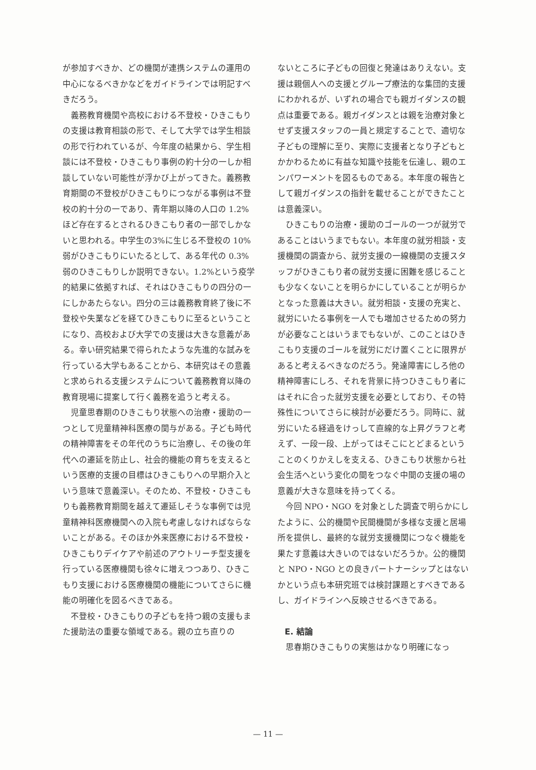が参加すべきか、どの機関が連携システムの運用の中心になるべきかなどをガイドラインでは明記すべきだろう。
義務教育機関や高校における不登校・ひきこもりの支援は教育相談の形で、そして大学では学生相談の形で行われているが、今年度の結果から、学生相談には不登校・ひきこもり事例の約十分の一しか相談していない可能性が浮かび上がってきた。義務教育期間の不登校がひきこもりにつながる事例は不登校の約十分の一であり、青年期以降の人口の 1.2%ほど存在するとされるひきこもり者の一部でしかないと思われる。中学生の3%に生じる不登校の 10%弱がひきこもりにいたるとして、ある年代の 0.3%弱のひきこもりしか説明できない。1.2%という疫学的結果に依拠すれば、それはひきこもりの四分の一にしかあたらない。四分の三は義務教育終了後に不登校や失業などを経てひきこもりに至るということになり、高校および大学での支援は大きな意義がある。幸い研究結果で得られたような先進的な試みを行っている大学もあることから、本研究はその意義と求められる支援システムについて義務教育以降の教育現場に提案して行く義務を追うと考える。
児童思春期のひきこもり状態への治療・援助の一つとして児童精神科医療の関与がある。子ども時代の精神障害をその年代のうちに治療し、その後の年代への遷延を防止し、社会的機能の育ちを支えるという医療的支援の目標はひきこもりへの早期介入という意味で意義深い。そのため、不登校・ひきこもりも義務教育期間を越えて遷延しそうな事例では児童精神科医療機関への入院も考慮しなければならないことがある。そのほか外来医療における不登校・ひきこもりデイケアや前述のアウトリーチ型支援を行っている医療機関も徐々に増えつつあり、ひきこもり支援における医療機関の機能についてさらに機能の明確化を図るべきである。
不登校・ひきこもりの子どもを持つ親の支援もまた援助法の重要な領域である。親の立ち直りの
ないところに子どもの回復と発達はありえない。支援は親個人への支援とグループ療法的な集団的支援にわかれるが、いずれの場合でも親ガイダンスの観点は重要である。親ガイダンスとは親を治療対象とせず支援スタッフの一員と規定することで、適切な子どもの理解に至り、実際に支援者となり子どもとかかわるために有益な知識や技能を伝達し、親のエンパワーメントを図るものである。本年度の報告として親ガイダンスの指針を載せることができたことは意義深い。
ひきこもりの治療・援助のゴールの一つが就労であることはいうまでもない。本年度の就労相談・支援機関の調査から、就労支援の一線機関の支援スタッフがひきこもり者の就労支援に困難を感じることも少なくないことを明らかにしていることが明らかとなった意義は大きい。就労相談・支援の充実と、就労にいたる事例を一人でも増加させるための努力が必要なことはいうまでもないが、このことはひきこもり支援のゴールを就労にだけ置くことに限界があると考えるべきなのだろう。発達障害にしろ他の精神障害にしろ、それを背景に持つひきこもり者にはそれに合った就労支援を必要としており、その特殊性についてさらに検討が必要だろう。同時に、就労にいたる経過をけっして直線的な上昇グラフと考えず、一段一段、上がってはそこにとどまるということのくりかえしを支える、ひきこもり状態から社会生活へという変化の間をつなぐ中間の支援の場の意義が大きな意味を持ってくる。
今回 NPO・NGO を対象とした調査で明らかにしたように、公的機関や民間機関が多様な支援と居場所を提供し、最終的な就労支援機関につなぐ機能を果たす意義は大きいのではないだろうか。公的機関と NPO・NGO との良きパートナーシップとはないかという点も本研究班では検討課題とすべきであるし、ガイドラインへ反映させるべきである。
E. 結論
思春期ひきこもりの実態はかなり明確になっ
— 11 —